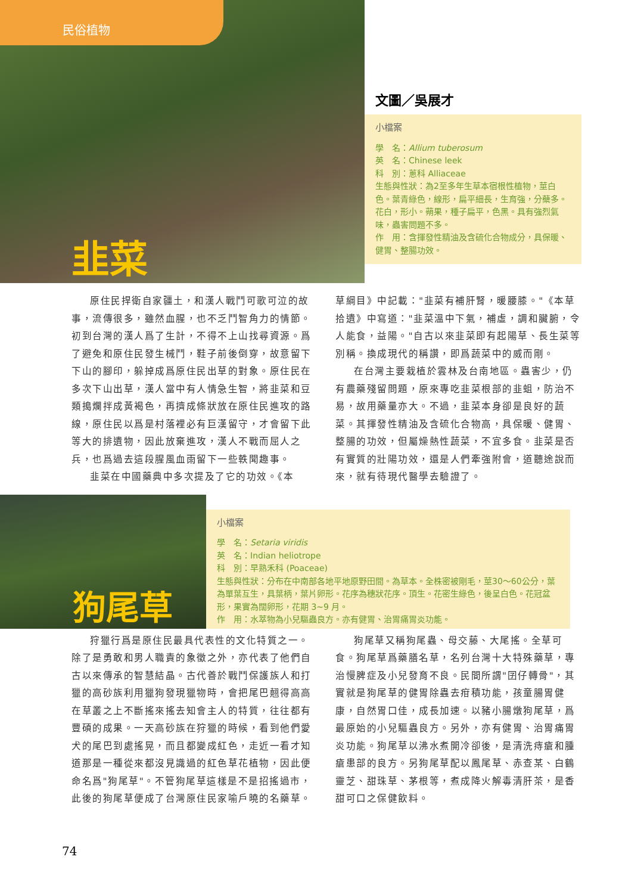民俗植物
韭菜
文圖／吳展才
小檔案
學　名：Allium tuberosum
英　名：Chinese leek
科　別：蔥科 Alliaceae
生態與性狀：為2至多年生草本宿根性植物，莖白色。葉青綠色，線形，扁平細長，生育強，分蘗多。花白，形小。蒴果，種子扁平，色黑。具有強烈氣味，蟲害問題不多。
作　用：含揮發性精油及含硫化合物成分，具保暖、健胃、整腸功效。
原住民捍衛自家疆土，和漢人戰鬥可歌可泣的故事，流傳很多，雖然血腥，也不乏鬥智角力的情節。初到台灣的漢人爲了生計，不得不上山找尋資源。爲了避免和原住民發生械鬥，鞋子前後倒穿，故意留下下山的腳印，躲掉成爲原住民出草的對象。原住民在多次下山出草，漢人當中有人情急生智，將韭菜和豆類搗爛拌成黃褐色，再擠成條狀放在原住民進攻的路線，原住民以爲是村落裡必有巨漢留守，才會留下此等大的排遺物，因此放棄進攻，漢人不戰而屈人之兵，也爲過去這段腥風血雨留下一些軼聞趣事。
韭菜在中國藥典中多次提及了它的功效。《本
草綱目》中記載："韭菜有補肝腎，暖腰膝。"《本草拾遺》中寫道："韭菜溫中下氣，補虛，調和臟腑，令人能食，益陽。"自古以來韭菜即有起陽草、長生菜等別稱。換成現代的稱讚，即爲蔬菜中的威而剛。
在台灣主要栽植於雲林及台南地區。蟲害少，仍有農藥殘留問題，原來專吃韭菜根部的韭蛆，防治不易，故用藥量亦大。不過，韭菜本身卻是良好的蔬菜。其揮發性精油及含硫化合物高，具保暖、健胃、整腸的功效，但屬燥熱性蔬菜，不宜多食。韭菜是否有實質的壯陽功效，還是人們牽強附會，道聽途說而來，就有待現代醫學去驗證了。
狗尾草
小檔案
學　名：Setaria viridis
英　名：Indian heliotrope
科　別：早熟禾科 (Poaceae)
生態與性狀：分布在中南部各地平地原野田間。為草本。全株密被剛毛，莖30～60公分，葉為單葉互生，具葉柄，葉片卵形。花序為穗狀花序。頂生。花密生綠色，後呈白色。花冠盆形，果實為闊卵形，花期 3~9 月。
作　用：水萃物為小兒驅蟲良方。亦有健胃、治胃痛胃炎功能。
狩獵行爲是原住民最具代表性的文化特質之一。除了是勇敢和男人職責的象徵之外，亦代表了他們自古以來傳承的智慧結晶。古代善於戰鬥保護族人和打獵的高砂族利用獵狗發現獵物時，會把尾巴翹得高高在草叢之上不斷搖來搖去知會主人的特質，往往都有豐碩的成果。一天高砂族在狩獵的時候，看到他們愛犬的尾巴到處搖晃，而且都變成紅色，走近一看才知道那是一種從來都沒見識過的紅色草花植物，因此便命名爲"狗尾草"。不管狗尾草這樣是不是招搖過市，此後的狗尾草便成了台灣原住民家喻戶曉的名藥草。
狗尾草又稱狗尾蟲、母交藤、大尾搖。全草可食。狗尾草爲藥膳名草，名列台灣十大特殊藥草，專治慢脾症及小兒發育不良。民間所謂"囝仔轉骨"，其實就是狗尾草的健胃除蟲去疳積功能，孩童腸胃健康，自然胃口佳，成長加速。以豬小腸燉狗尾草，爲最原始的小兒驅蟲良方。另外，亦有健胃、治胃痛胃炎功能。狗尾草以沸水煮開冷卻後，是清洗痔瘡和腫瘡患部的良方。另狗尾草配以鳳尾草、赤查某、白鶴靈芝、甜珠草、茅根等，煮成降火解毒清肝茶，是香甜可口之保健飲料。
74